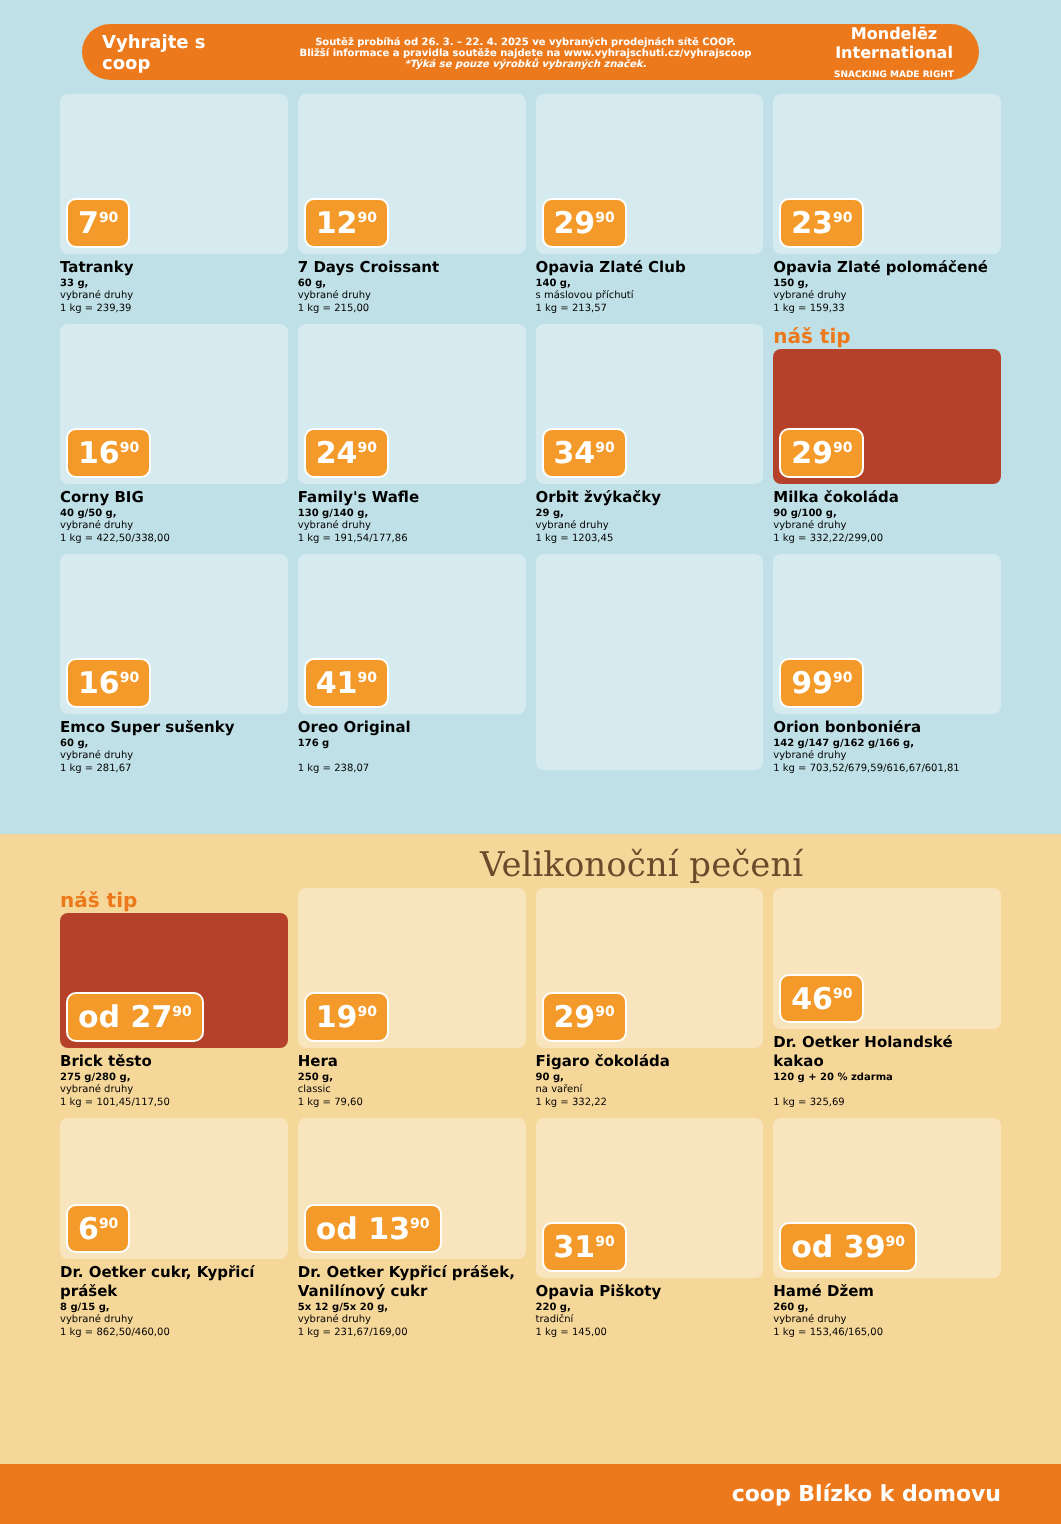Vyhrajte s coop
Soutěž probíhá od 26. 3. – 22. 4. 2025 ve vybraných prodejnách sítě COOP.
Bližší informace a pravidla soutěže najdete na www.vyhrajschuti.cz/vyhrajscoop
*Týká se pouze výrobků vybraných značek.
Mondelēz International
SNACKING MADE RIGHT
7<sup>90</sup>
Tatranky
33 g,
vybrané druhy
1 kg = 239,39
12<sup>90</sup>
7 Days Croissant
60 g,
vybrané druhy
1 kg = 215,00
29<sup>90</sup>
Opavia Zlaté Club
140 g,
s máslovou příchutí
1 kg = 213,57
23<sup>90</sup>
Opavia Zlaté polomáčené
150 g,
vybrané druhy
1 kg = 159,33
16<sup>90</sup>
Corny BIG
40 g/50 g,
vybrané druhy
1 kg = 422,50/338,00
24<sup>90</sup>
Family's Wafle
130 g/140 g,
vybrané druhy
1 kg = 191,54/177,86
34<sup>90</sup>
Orbit žvýkačky
29 g,
vybrané druhy
1 kg = 1203,45
náš tip
29<sup>90</sup>
Milka čokoláda
90 g/100 g,
vybrané druhy
1 kg = 332,22/299,00
16<sup>90</sup>
Emco Super sušenky
60 g,
vybrané druhy
1 kg = 281,67
41<sup>90</sup>
Oreo Original
176 g
1 kg = 238,07
99<sup>90</sup>
Orion bonboniéra
142 g/147 g/162 g/166 g,
vybrané druhy
1 kg = 703,52/679,59/616,67/601,81
Velikonoční pečení
náš tip
od 27<sup>90</sup>
Brick těsto
275 g/280 g,
vybrané druhy
1 kg = 101,45/117,50
19<sup>90</sup>
Hera
250 g,
classic
1 kg = 79,60
29<sup>90</sup>
Figaro čokoláda
90 g,
na vaření
1 kg = 332,22
46<sup>90</sup>
Dr. Oetker Holandské kakao
120 g + 20 % zdarma
1 kg = 325,69
6<sup>90</sup>
Dr. Oetker cukr, Kypřicí prášek
8 g/15 g,
vybrané druhy
1 kg = 862,50/460,00
od 13<sup>90</sup>
Dr. Oetker Kypřicí prášek, Vanilínový cukr
5x 12 g/5x 20 g,
vybrané druhy
1 kg = 231,67/169,00
31<sup>90</sup>
Opavia Piškoty
220 g,
tradiční
1 kg = 145,00
od 39<sup>90</sup>
Hamé Džem
260 g,
vybrané druhy
1 kg = 153,46/165,00
coop Blízko k domovu